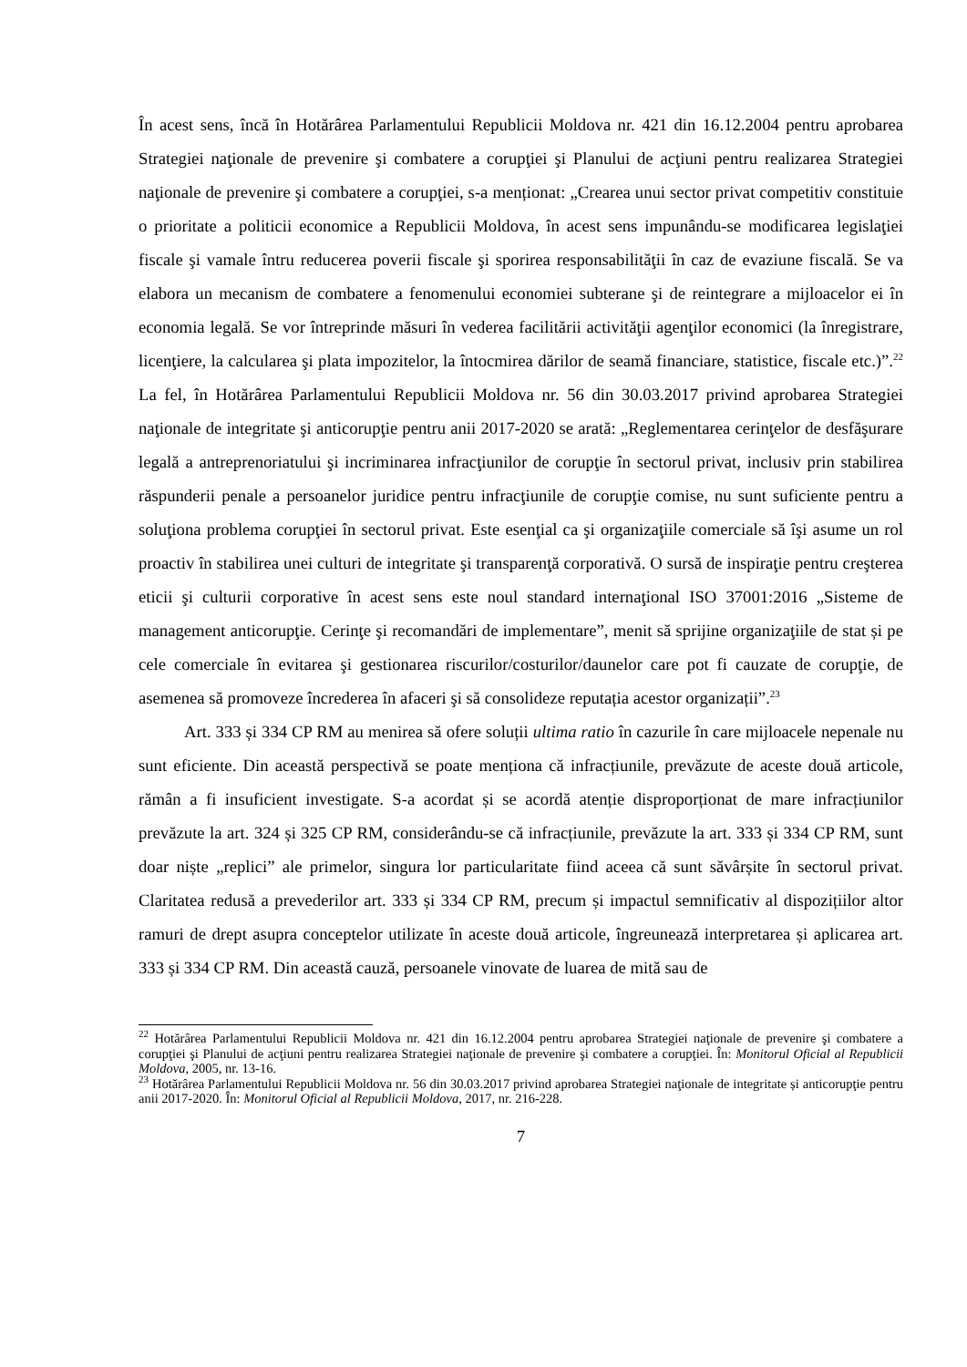În acest sens, încă în Hotărârea Parlamentului Republicii Moldova nr. 421 din 16.12.2004 pentru aprobarea Strategiei naţionale de prevenire şi combatere a corupţiei şi Planului de acţiuni pentru realizarea Strategiei naţionale de prevenire şi combatere a corupţiei, s-a menționat: „Crearea unui sector privat competitiv constituie o prioritate a politicii economice a Republicii Moldova, în acest sens impunându-se modificarea legislaţiei fiscale şi vamale întru reducerea poverii fiscale şi sporirea responsabilităţii în caz de evaziune fiscală. Se va elabora un mecanism de combatere a fenomenului economiei subterane şi de reintegrare a mijloacelor ei în economia legală. Se vor întreprinde măsuri în vederea facilitării activităţii agenţilor economici (la înregistrare, licenţiere, la calcularea şi plata impozitelor, la întocmirea dărilor de seamă financiare, statistice, fiscale etc.)”.<sup>22</sup> La fel, în Hotărârea Parlamentului Republicii Moldova nr. 56 din 30.03.2017 privind aprobarea Strategiei naţionale de integritate şi anticorupţie pentru anii 2017-2020 se arată: „Reglementarea cerinţelor de desfăşurare legală a antreprenoriatului şi incriminarea infracţiunilor de corupţie în sectorul privat, inclusiv prin stabilirea răspunderii penale a persoanelor juridice pentru infracţiunile de corupţie comise, nu sunt suficiente pentru a soluţiona problema corupţiei în sectorul privat. Este esenţial ca şi organizaţiile comerciale să îşi asume un rol proactiv în stabilirea unei culturi de integritate şi transparenţă corporativă. O sursă de inspiraţie pentru creşterea eticii şi culturii corporative în acest sens este noul standard internaţional ISO 37001:2016 „Sisteme de management anticorupţie. Cerinţe şi recomandări de implementare”, menit să sprijine organizaţiile de stat și pe cele comerciale în evitarea şi gestionarea riscurilor/costurilor/daunelor care pot fi cauzate de corupţie, de asemenea să promoveze încrederea în afaceri şi să consolideze reputația acestor organizații”.<sup>23</sup>
Art. 333 și 334 CP RM au menirea să ofere soluții ultima ratio în cazurile în care mijloacele nepenale nu sunt eficiente. Din această perspectivă se poate menționa că infracțiunile, prevăzute de aceste două articole, rămân a fi insuficient investigate. S-a acordat și se acordă atenție disproporționat de mare infracțiunilor prevăzute la art. 324 și 325 CP RM, considerându-se că infracțiunile, prevăzute la art. 333 și 334 CP RM, sunt doar niște „replici” ale primelor, singura lor particularitate fiind aceea că sunt săvârșite în sectorul privat. Claritatea redusă a prevederilor art. 333 și 334 CP RM, precum și impactul semnificativ al dispozițiilor altor ramuri de drept asupra conceptelor utilizate în aceste două articole, îngreunează interpretarea și aplicarea art. 333 și 334 CP RM. Din această cauză, persoanele vinovate de luarea de mită sau de
<sup>22</sup> Hotărârea Parlamentului Republicii Moldova nr. 421 din 16.12.2004 pentru aprobarea Strategiei naţionale de prevenire şi combatere a corupţiei şi Planului de acţiuni pentru realizarea Strategiei naţionale de prevenire şi combatere a corupţiei. În: Monitorul Oficial al Republicii Moldova, 2005, nr. 13-16.
<sup>23</sup> Hotărârea Parlamentului Republicii Moldova nr. 56 din 30.03.2017 privind aprobarea Strategiei naţionale de integritate și anticorupţie pentru anii 2017-2020. În: Monitorul Oficial al Republicii Moldova, 2017, nr. 216-228.
7